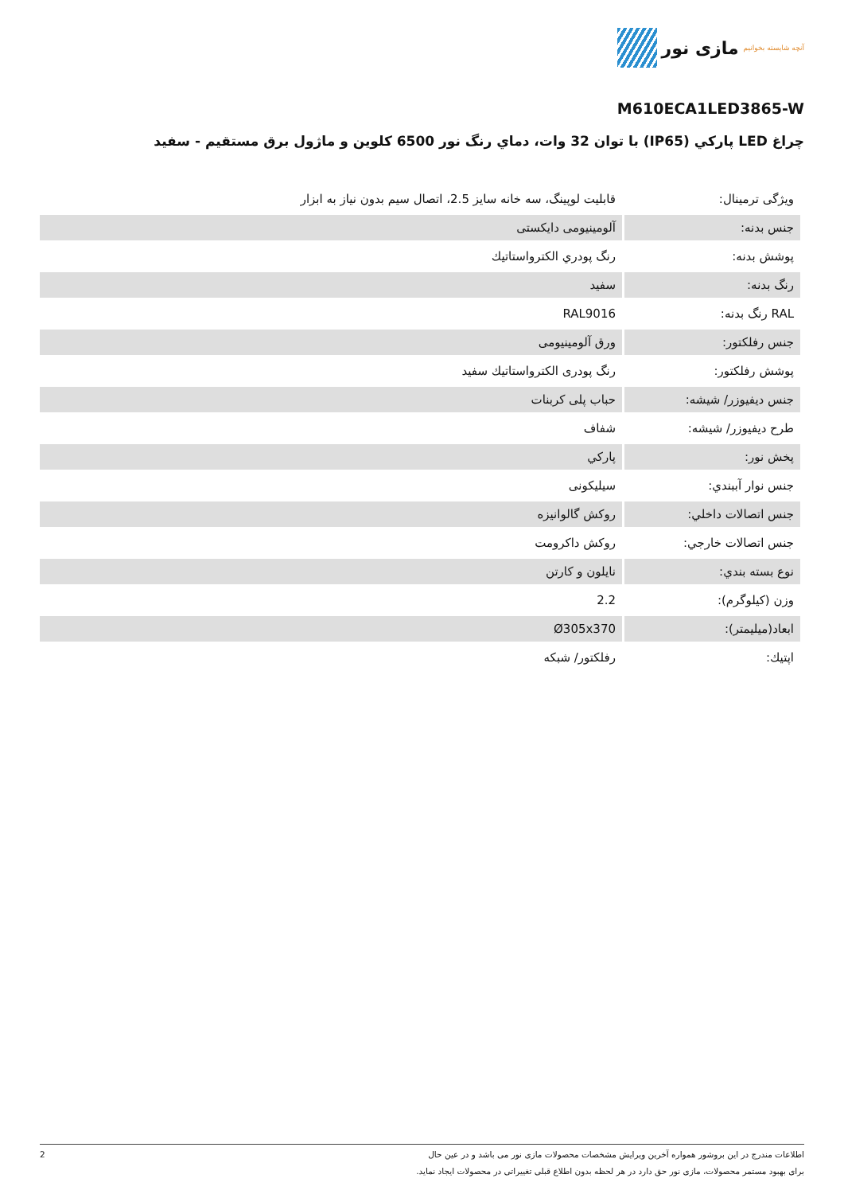آنچه شایسته بخوانیم مازی نور
M610ECA1LED3865-W
چراغ LED پاركي (IP65) با توان 32 وات، دماي رنگ نور 6500 كلوين و ماژول برق مستقيم - سفيد
| ویژگی ترمینال: | قابلیت لوپینگ، سه خانه سایز 2.5، اتصال سیم بدون نیاز به ابزار |
| جنس بدنه: | آلومینیومی دایکستی |
| پوشش بدنه: | رنگ پودري الكترواستاتيك |
| رنگ بدنه: | سفيد |
| RAL رنگ بدنه: | RAL9016 |
| جنس رفلكتور: | ورق آلومينيومی |
| پوشش رفلكتور: | رنگ پودری الكترواستاتيك سفيد |
| جنس ديفيوزر/ شيشه: | حباب پلی كربنات |
| طرح ديفيوزر/ شيشه: | شفاف |
| پخش نور: | پاركي |
| جنس نوار آببندي: | سيليكونی |
| جنس اتصالات داخلي: | روكش گالوانيزه |
| جنس اتصالات خارجي: | روكش داكرومت |
| نوع بسته بندي: | نايلون و كارتن |
| وزن (كيلوگرم): | 2.2 |
| ابعاد(ميليمتر): | Ø305x370 |
| اپتيك: | رفلكتور/ شبكه |
اطلاعات مندرج در این بروشور همواره آخرین ویرایش مشخصات محصولات مازی نور می باشد و در عین حال
برای بهبود مستمر محصولات، مازی نور حق دارد در هر لحظه بدون اطلاع قبلی تغییراتی در محصولات ایجاد نماید.
2